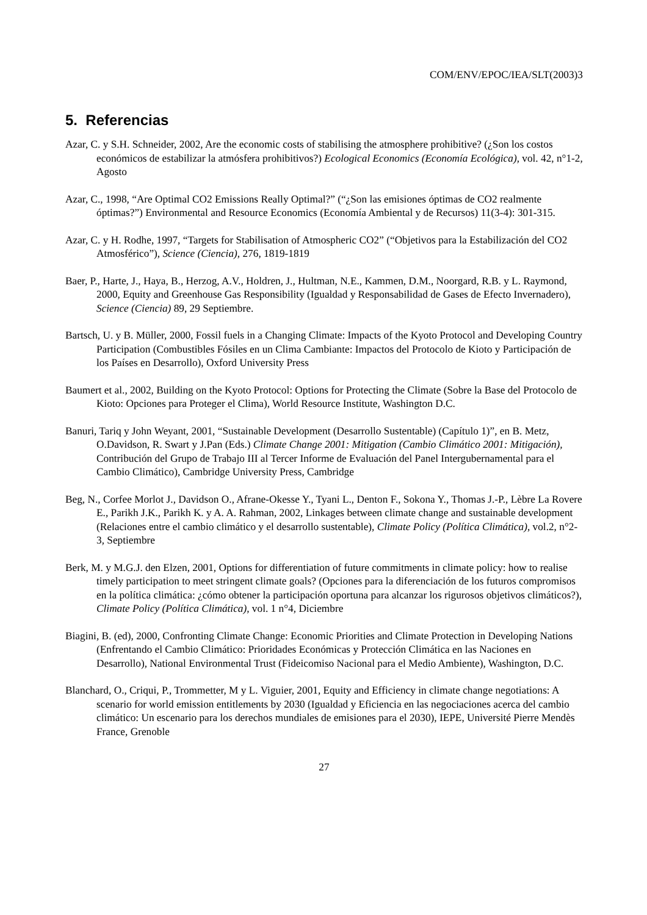COM/ENV/EPOC/IEA/SLT(2003)3
5. Referencias
Azar, C. y S.H. Schneider, 2002, Are the economic costs of stabilising the atmosphere prohibitive? (¿Son los costos económicos de estabilizar la atmósfera prohibitivos?) Ecological Economics (Economía Ecológica), vol. 42, n°1-2, Agosto
Azar, C., 1998, “Are Optimal CO2 Emissions Really Optimal?” (“¿Son las emisiones óptimas de CO2 realmente óptimas?”) Environmental and Resource Economics (Economía Ambiental y de Recursos) 11(3-4): 301-315.
Azar, C. y H. Rodhe, 1997, “Targets for Stabilisation of Atmospheric CO2” (“Objetivos para la Estabilización del CO2 Atmosférico”), Science (Ciencia), 276, 1819-1819
Baer, P., Harte, J., Haya, B., Herzog, A.V., Holdren, J., Hultman, N.E., Kammen, D.M., Noorgard, R.B. y L. Raymond, 2000, Equity and Greenhouse Gas Responsibility (Igualdad y Responsabilidad de Gases de Efecto Invernadero), Science (Ciencia) 89, 29 Septiembre.
Bartsch, U. y B. Müller, 2000, Fossil fuels in a Changing Climate: Impacts of the Kyoto Protocol and Developing Country Participation (Combustibles Fósiles en un Clima Cambiante: Impactos del Protocolo de Kioto y Participación de los Países en Desarrollo), Oxford University Press
Baumert et al., 2002, Building on the Kyoto Protocol: Options for Protecting the Climate (Sobre la Base del Protocolo de Kioto: Opciones para Proteger el Clima), World Resource Institute, Washington D.C.
Banuri, Tariq y John Weyant, 2001, “Sustainable Development (Desarrollo Sustentable) (Capítulo 1)”, en B. Metz, O.Davidson, R. Swart y J.Pan (Eds.) Climate Change 2001: Mitigation (Cambio Climático 2001: Mitigación), Contribución del Grupo de Trabajo III al Tercer Informe de Evaluación del Panel Intergubernamental para el Cambio Climático), Cambridge University Press, Cambridge
Beg, N., Corfee Morlot J., Davidson O., Afrane-Okesse Y., Tyani L., Denton F., Sokona Y., Thomas J.-P., Lèbre La Rovere E., Parikh J.K., Parikh K. y A. A. Rahman, 2002, Linkages between climate change and sustainable development (Relaciones entre el cambio climático y el desarrollo sustentable), Climate Policy (Política Climática), vol.2, n°2-3, Septiembre
Berk, M. y M.G.J. den Elzen, 2001, Options for differentiation of future commitments in climate policy: how to realise timely participation to meet stringent climate goals? (Opciones para la diferenciación de los futuros compromisos en la política climática: ¿cómo obtener la participación oportuna para alcanzar los rigurosos objetivos climáticos?), Climate Policy (Política Climática), vol. 1 n°4, Diciembre
Biagini, B. (ed), 2000, Confronting Climate Change: Economic Priorities and Climate Protection in Developing Nations (Enfrentando el Cambio Climático: Prioridades Económicas y Protección Climática en las Naciones en Desarrollo), National Environmental Trust (Fideicomiso Nacional para el Medio Ambiente), Washington, D.C.
Blanchard, O., Criqui, P., Trommetter, M y L. Viguier, 2001, Equity and Efficiency in climate change negotiations: A scenario for world emission entitlements by 2030 (Igualdad y Eficiencia en las negociaciones acerca del cambio climático: Un escenario para los derechos mundiales de emisiones para el 2030), IEPE, Université Pierre Mendès France, Grenoble
27